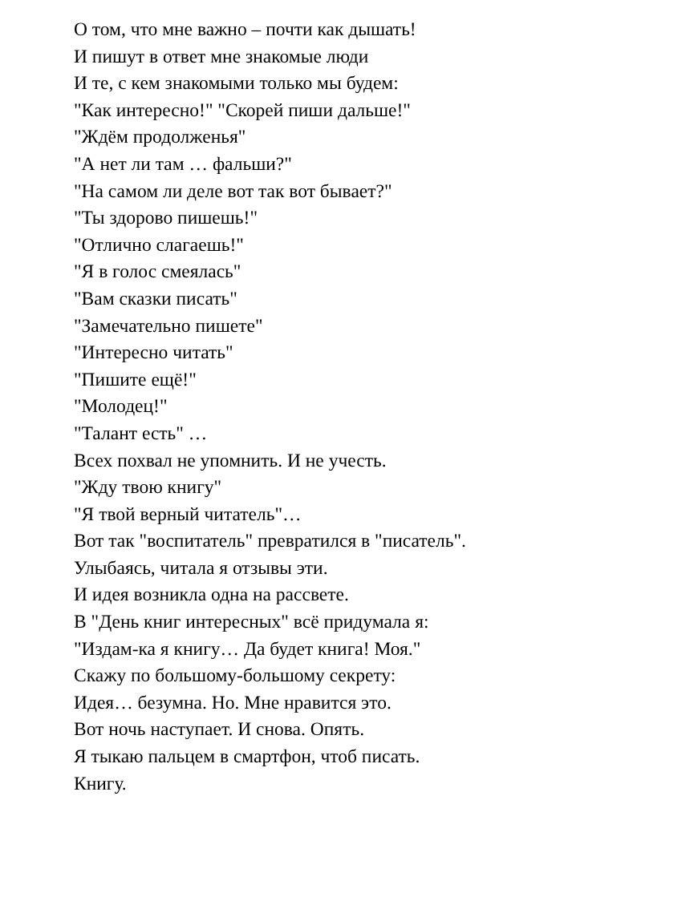О том, что мне важно – почти как дышать!
И пишут в ответ мне знакомые люди
И те, с кем знакомыми только мы будем:
"Как интересно!" "Скорей пиши дальше!"
"Ждём продолженья"
"А нет ли там … фальши?"
"На самом ли деле вот так вот бывает?"
"Ты здорово пишешь!"
"Отлично слагаешь!"
"Я в голос смеялась"
"Вам сказки писать"
"Замечательно пишете"
"Интересно читать"
"Пишите ещё!"
"Молодец!"
"Талант есть" …
Всех похвал не упомнить. И не учесть.
"Жду твою книгу"
"Я твой верный читатель"…
Вот так "воспитатель" превратился в "писатель".
Улыбаясь, читала я отзывы эти.
И идея возникла одна на рассвете.
В "День книг интересных" всё придумала я:
"Издам-ка я книгу… Да будет книга! Моя."
Скажу по большому-большому секрету:
Идея… безумна. Но. Мне нравится это.
Вот ночь наступает. И снова. Опять.
Я тыкаю пальцем в смартфон, чтоб писать.
Книгу.